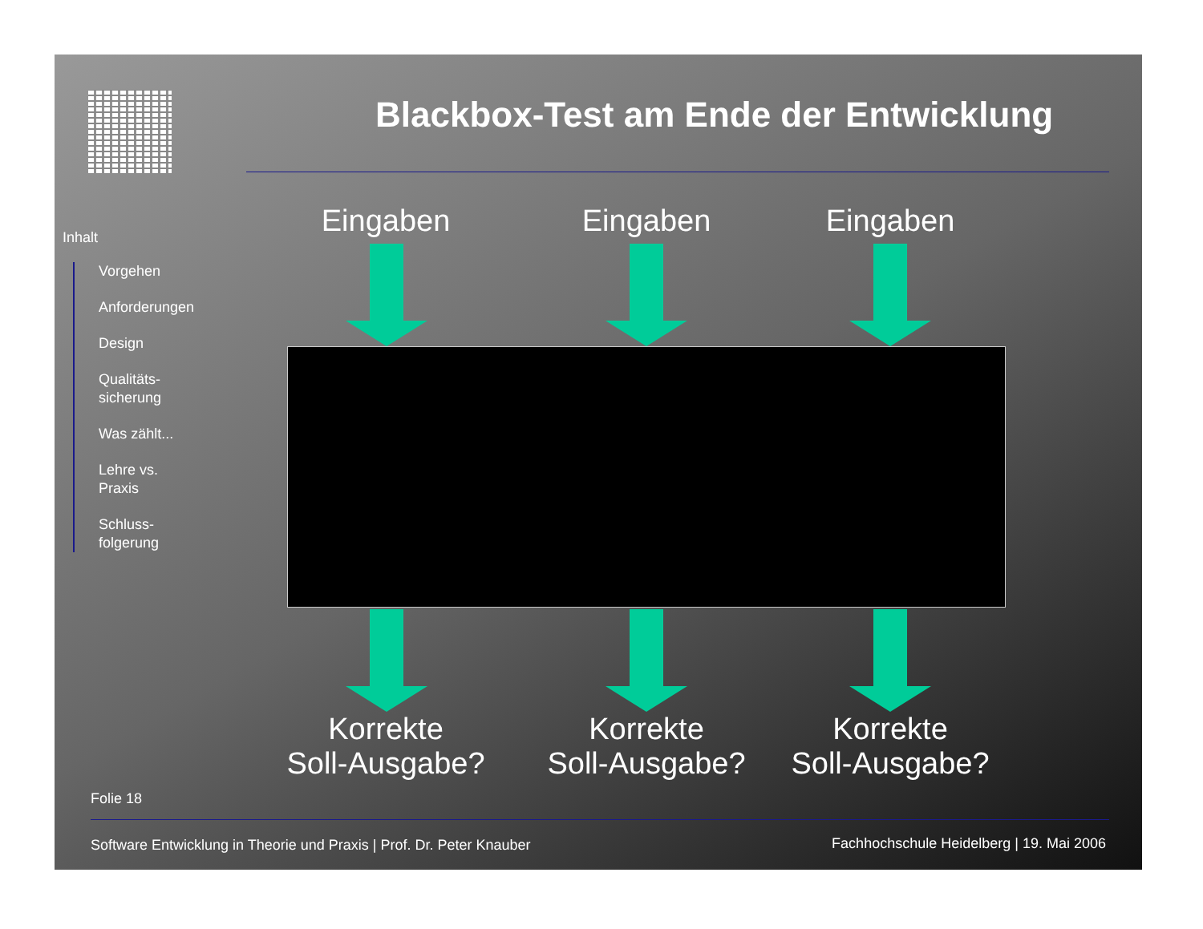Blackbox-Test am Ende der Entwicklung
Inhalt
Vorgehen
Anforderungen
Design
Qualitäts-
sicherung
Was zählt...
Lehre vs.
Praxis
Schluss-
folgerung
Eingaben Eingaben Eingaben
Korrekte
Soll-Ausgabe?
Korrekte
Soll-Ausgabe?
Korrekte
Soll-Ausgabe?
Folie 18
Software Entwicklung in Theorie und Praxis | Prof. Dr. Peter Knauber
Fachhochschule Heidelberg | 19. Mai 2006